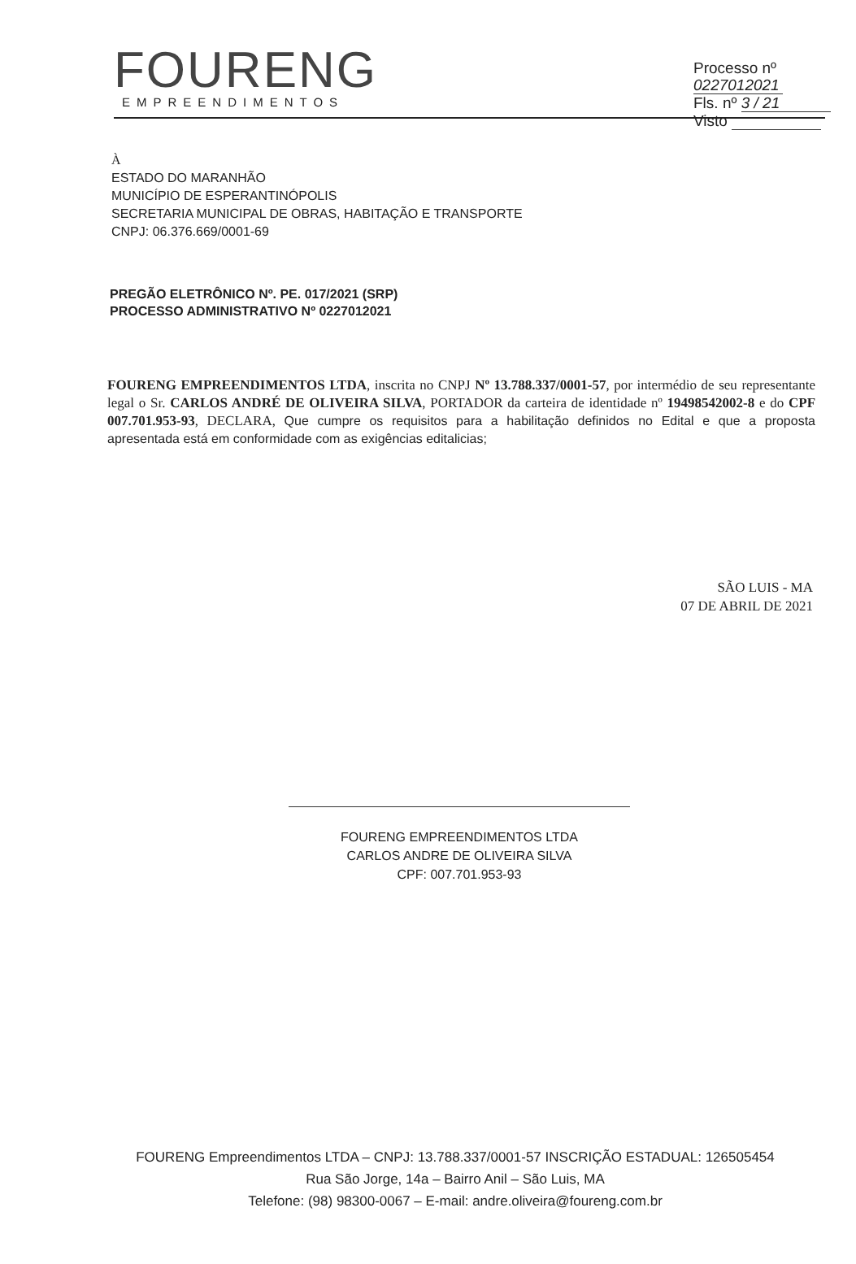Processo nº 0227012021
Fls. nº 3 / 21
Visto
FOURENG
EMPREENDIMENTOS
À
ESTADO DO MARANHÃO
MUNICÍPIO DE ESPERANTINÓPOLIS
SECRETARIA MUNICIPAL DE OBRAS, HABITAÇÃO E TRANSPORTE
CNPJ: 06.376.669/0001-69
PREGÃO ELETRÔNICO Nº. PE. 017/2021 (SRP)
PROCESSO ADMINISTRATIVO Nº 0227012021
FOURENG EMPREENDIMENTOS LTDA, inscrita no CNPJ Nº 13.788.337/0001-57, por intermédio de seu representante legal o Sr. CARLOS ANDRÉ DE OLIVEIRA SILVA, PORTADOR da carteira de identidade nº 19498542002-8 e do CPF 007.701.953-93, DECLARA, Que cumpre os requisitos para a habilitação definidos no Edital e que a proposta apresentada está em conformidade com as exigências editalicias;
SÃO LUIS - MA
07 DE ABRIL DE 2021
FOURENG EMPREENDIMENTOS LTDA
CARLOS ANDRE DE OLIVEIRA SILVA
CPF: 007.701.953-93
FOURENG Empreendimentos LTDA – CNPJ: 13.788.337/0001-57 INSCRIÇÃO ESTADUAL: 126505454
Rua São Jorge, 14a – Bairro Anil – São Luis, MA
Telefone: (98) 98300-0067 – E-mail: andre.oliveira@foureng.com.br